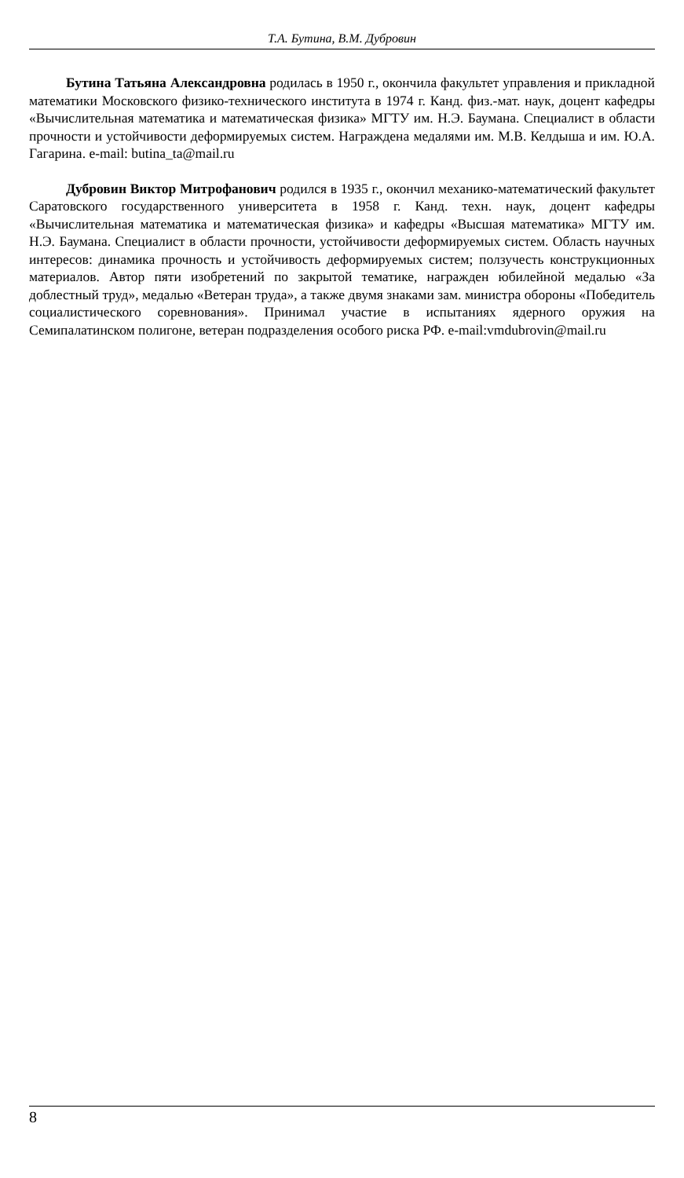Т.А. Бутина, В.М. Дубровин
Бутина Татьяна Александровна родилась в 1950 г., окончила факультет управления и прикладной математики Московского физико-технического института в 1974 г. Канд. физ.-мат. наук, доцент кафедры «Вычислительная математика и математическая физика» МГТУ им. Н.Э. Баумана. Специалист в области прочности и устойчивости деформируемых систем. Награждена медалями им. М.В. Келдыша и им. Ю.А. Гагарина. e-mail: butina_ta@mail.ru
Дубровин Виктор Митрофанович родился в 1935 г., окончил механико-математический факультет Саратовского государственного университета в 1958 г. Канд. техн. наук, доцент кафедры «Вычислительная математика и математическая физика» и кафедры «Высшая математика» МГТУ им. Н.Э. Баумана. Специалист в области прочности, устойчивости деформируемых систем. Область научных интересов: динамика прочность и устойчивость деформируемых систем; ползучесть конструкционных материалов. Автор пяти изобретений по закрытой тематике, награжден юбилейной медалью «За доблестный труд», медалью «Ветеран труда», а также двумя знаками зам. министра обороны «Победитель социалистического соревнования». Принимал участие в испытаниях ядерного оружия на Семипалатинском полигоне, ветеран подразделения особого риска РФ. e-mail:vmdubrovin@mail.ru
8